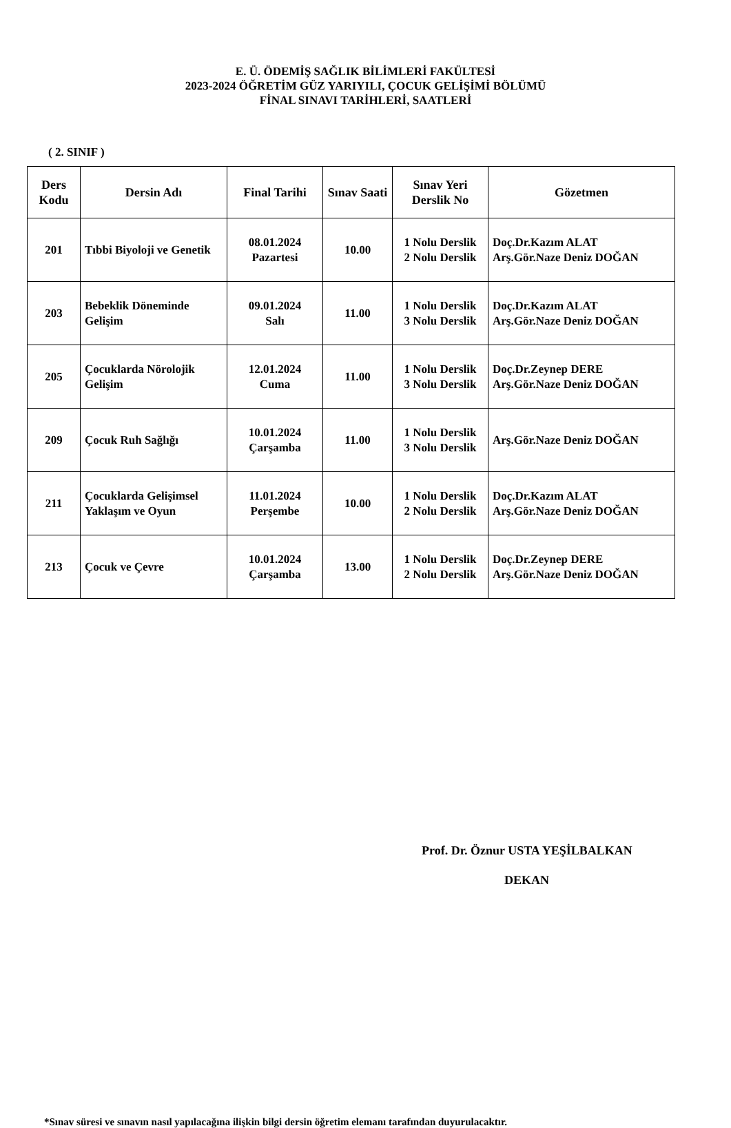E. Ü. ÖDEMİŞ SAĞLIK BİLİMLERİ FAKÜLTESİ
2023-2024 ÖĞRETİM GÜZ YARIYILI, ÇOCUK GELİŞİMİ BÖLÜMÜ
FİNAL SINAVI TARİHLERİ, SAATLERİ
( 2. SINIF )
| Ders Kodu | Dersin Adı | Final Tarihi | Sınav Saati | Sınav Yeri Derslik No | Gözetmen |
| --- | --- | --- | --- | --- | --- |
| 201 | Tıbbi Biyoloji ve Genetik | 08.01.2024 Pazartesi | 10.00 | 1 Nolu Derslik 2 Nolu Derslik | Doç.Dr.Kazım ALAT Arş.Gör.Naze Deniz DOĞAN |
| 203 | Bebeklik Döneminde Gelişim | 09.01.2024 Salı | 11.00 | 1 Nolu Derslik 3 Nolu Derslik | Doç.Dr.Kazım ALAT Arş.Gör.Naze Deniz DOĞAN |
| 205 | Çocuklarda Nörolojik Gelişim | 12.01.2024 Cuma | 11.00 | 1 Nolu Derslik 3 Nolu Derslik | Doç.Dr.Zeynep DERE Arş.Gör.Naze Deniz DOĞAN |
| 209 | Çocuk Ruh Sağlığı | 10.01.2024 Çarşamba | 11.00 | 1 Nolu Derslik 3 Nolu Derslik | Arş.Gör.Naze Deniz DOĞAN |
| 211 | Çocuklarda Gelişimsel Yaklaşım ve Oyun | 11.01.2024 Perşembe | 10.00 | 1 Nolu Derslik 2 Nolu Derslik | Doç.Dr.Kazım ALAT Arş.Gör.Naze Deniz DOĞAN |
| 213 | Çocuk ve Çevre | 10.01.2024 Çarşamba | 13.00 | 1 Nolu Derslik 2 Nolu Derslik | Doç.Dr.Zeynep DERE Arş.Gör.Naze Deniz DOĞAN |
Prof. Dr. Öznur USTA YEŞİLBALKAN
DEKAN
*Sınav süresi ve sınavın nasıl yapılacağına ilişkin bilgi dersin öğretim elemanı tarafından duyurulacaktır.